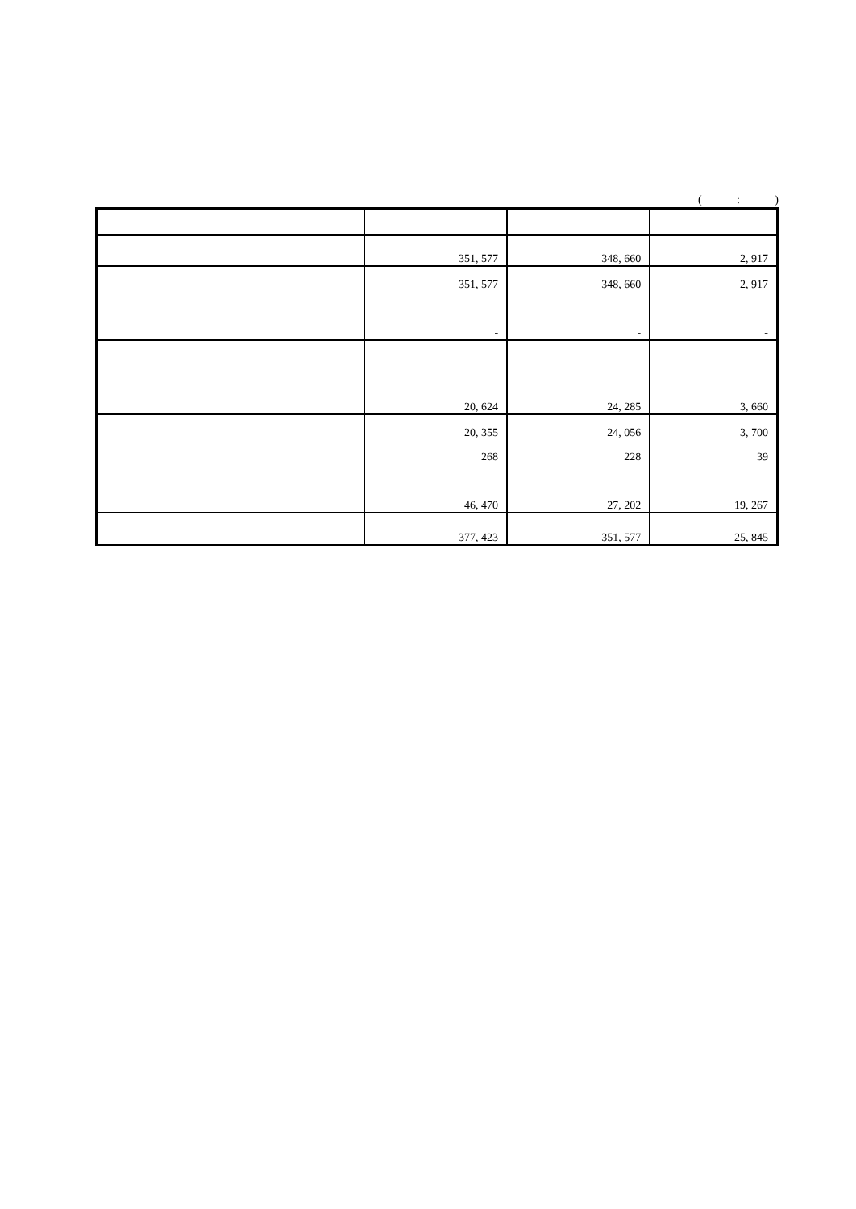(:)
| | 351, 577 | 348, 660 | 2, 917 |
| | 351, 577 | 348, 660 | 2, 917 |
| | - | - | - |
| | 20, 624 | 24, 285 | 3, 660 |
| | 20, 355 | 24, 056 | 3, 700 |
| | 268 | 228 | 39 |
| | 46, 470 | 27, 202 | 19, 267 |
| | 377, 423 | 351, 577 | 25, 845 |